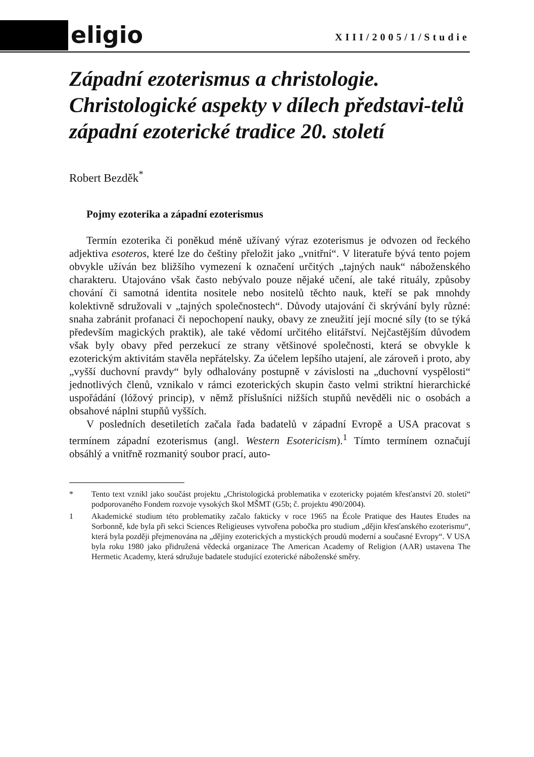eligio XIII/2005/1/Studie
Západní ezoterismus a christologie. Christologické aspekty v dílech představi-telů západní ezoterické tradice 20. století
Robert Bezděk<sup>*</sup>
Pojmy ezoterika a západní ezoterismus
Termín ezoterika či poněkud méně užívaný výraz ezoterismus je odvozen od řeckého adjektiva esoteros, které lze do češtiny přeložit jako „vnitřní“. V literatuře bývá tento pojem obvykle užíván bez bližšího vymezení k označení určitých „tajných nauk“ náboženského charakteru. Utajováno však často nebývalo pouze nějaké učení, ale také rituály, způsoby chování či samotná identita nositele nebo nositelů těchto nauk, kteří se pak mnohdy kolektivně sdružovali v „tajných společnostech“. Důvody utajování či skrývání byly různé: snaha zabránit profanaci či nepochopení nauky, obavy ze zneužití její mocné síly (to se týká především magických praktik), ale také vědomí určitého elitářství. Nejčastějším důvodem však byly obavy před perzekucí ze strany většinové společnosti, která se obvykle k ezoterickým aktivitám stavěla nepřátelsky. Za účelem lepšího utajení, ale zároveň i proto, aby „vyšší duchovní pravdy“ byly odhalovány postupně v závislosti na „duchovní vyspělosti“ jednotlivých členů, vznikalo v rámci ezoterických skupin často velmi striktní hierarchické uspořádání (lóžový princip), v němž příslušníci nižších stupňů nevěděli nic o osobách a obsahové náplni stupňů vyšších.
V posledních desetiletích začala řada badatelů v západní Evropě a USA pracovat s termínem západní ezoterismus (angl. Western Esotericism).<sup>1</sup> Tímto termínem označují obsáhlý a vnitřně rozmanitý soubor prací, auto-
* Tento text vznikl jako součást projektu „Christologická problematika v ezotericky pojatém křesťanství 20. století“ podporovaného Fondem rozvoje vysokých škol MŠMT (G5b; č. projektu 490/2004).
1 Akademické studium této problematiky začalo fakticky v roce 1965 na École Pratique des Hautes Etudes na Sorbonně, kde byla při sekci Sciences Religieuses vytvořena pobočka pro studium „dějin křesťanského ezoterismu“, která byla později přejmenována na „dějiny ezoterických a mystických proudů moderní a současné Evropy“. V USA byla roku 1980 jako přidružená vědecká organizace The American Academy of Religion (AAR) ustavena The Hermetic Academy, která sdružuje badatele studující ezoterické náboženské směry.